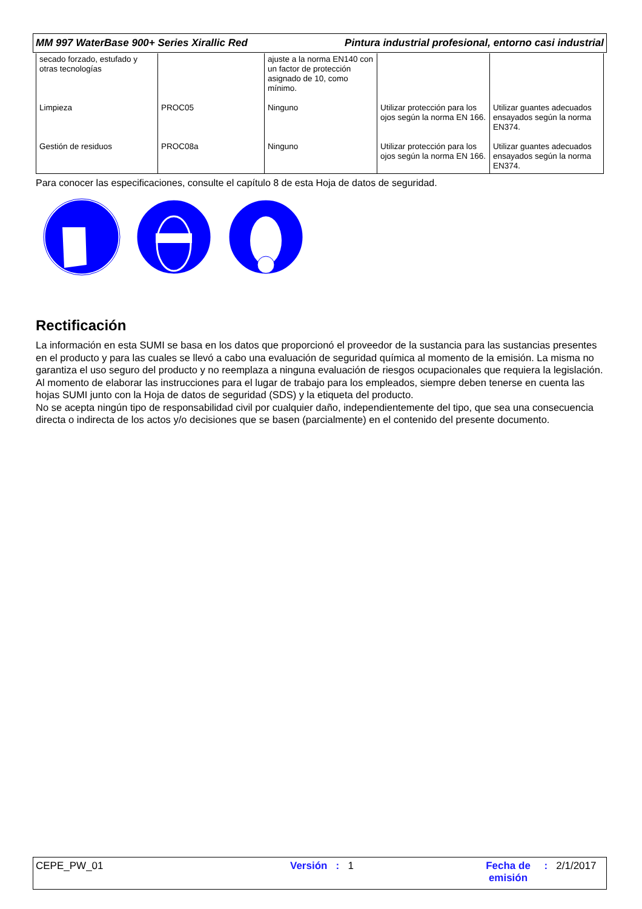MM 997 WaterBase 900+ Series Xirallic Red Pintura industrial profesional, entorno casi industrial
| secado forzado, estufado y otras tecnologías | | ajuste a la norma EN140 con un factor de protección asignado de 10, como mínimo. | | |
| Limpieza | PROC05 | Ninguno | Utilizar protección para los ojos según la norma EN 166. | Utilizar guantes adecuados ensayados según la norma EN374. |
| Gestión de residuos | PROC08a | Ninguno | Utilizar protección para los ojos según la norma EN 166. | Utilizar guantes adecuados ensayados según la norma EN374. |
Para conocer las especificaciones, consulte el capítulo 8 de esta Hoja de datos de seguridad.
Rectificación
La información en esta SUMI se basa en los datos que proporcionó el proveedor de la sustancia para las sustancias presentes en el producto y para las cuales se llevó a cabo una evaluación de seguridad química al momento de la emisión. La misma no garantiza el uso seguro del producto y no reemplaza a ninguna evaluación de riesgos ocupacionales que requiera la legislación. Al momento de elaborar las instrucciones para el lugar de trabajo para los empleados, siempre deben tenerse en cuenta las hojas SUMI junto con la Hoja de datos de seguridad (SDS) y la etiqueta del producto.
No se acepta ningún tipo de responsabilidad civil por cualquier daño, independientemente del tipo, que sea una consecuencia directa o indirecta de los actos y/o decisiones que se basen (parcialmente) en el contenido del presente documento.
CEPE_PW_01 Versión : 1 Fecha de emisión
: 2/1/2017